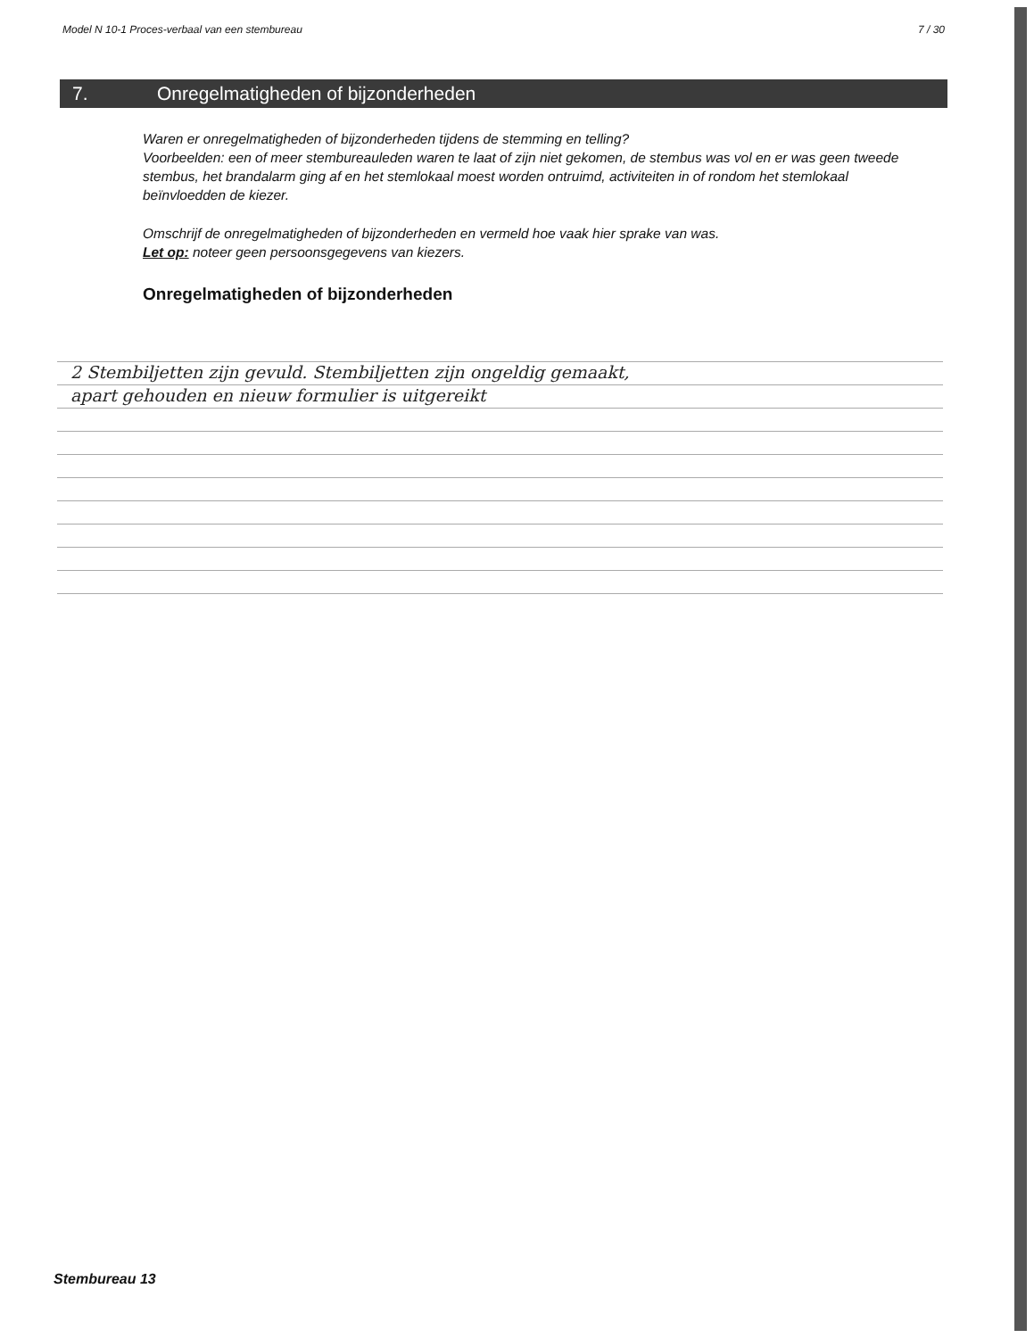Model N 10-1 Proces-verbaal van een stembureau 7 / 30
7. Onregelmatigheden of bijzonderheden
Waren er onregelmatigheden of bijzonderheden tijdens de stemming en telling?
Voorbeelden: een of meer stembureauleden waren te laat of zijn niet gekomen, de stembus was vol en er was geen tweede stembus, het brandalarm ging af en het stemlokaal moest worden ontruimd, activiteiten in of rondom het stemlokaal beïnvloedden de kiezer.
Omschrijf de onregelmatigheden of bijzonderheden en vermeld hoe vaak hier sprake van was.
Let op: noteer geen persoonsgegevens van kiezers.
Onregelmatigheden of bijzonderheden
2 Stembiljetten zijn gevuld. Stembiljetten zijn ongeldig gemaakt,
apart gehouden en nieuw formulier is uitgereikt
Stembureau 13